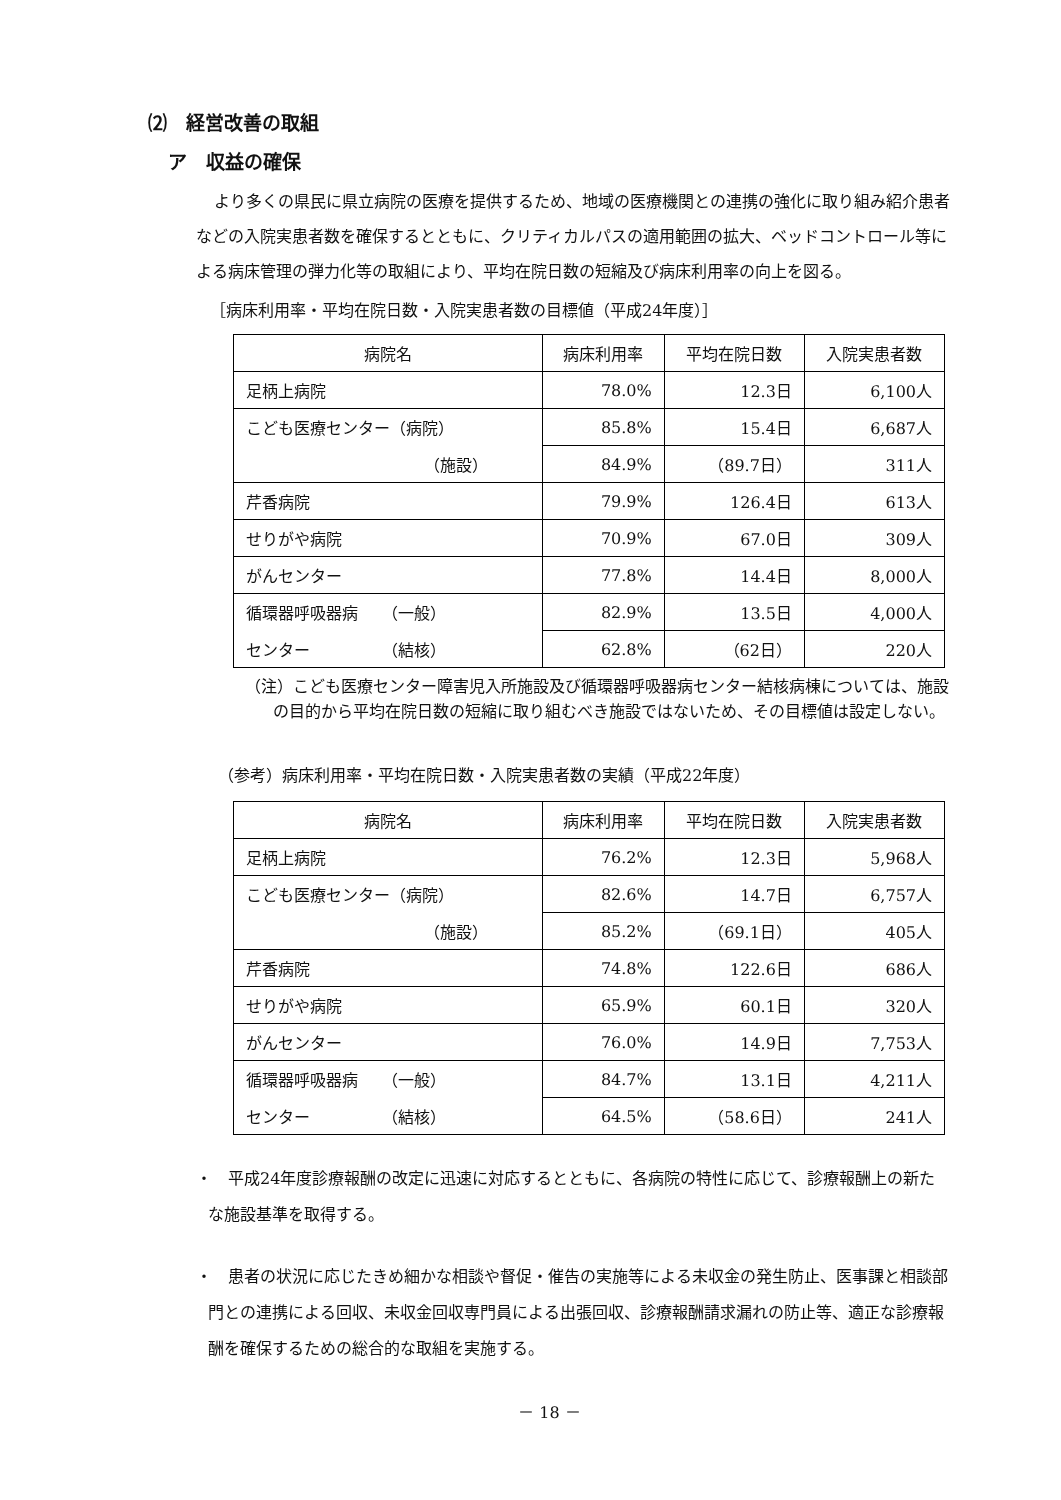⑵　経営改善の取組
ア　収益の確保
より多くの県民に県立病院の医療を提供するため、地域の医療機関との連携の強化に取り組み紹介患者などの入院実患者数を確保するとともに、クリティカルパスの適用範囲の拡大、ベッドコントロール等による病床管理の弾力化等の取組により、平均在院日数の短縮及び病床利用率の向上を図る。
［病床利用率・平均在院日数・入院実患者数の目標値（平成24年度）］
| 病院名 | 病床利用率 | 平均在院日数 | 入院実患者数 |
| --- | --- | --- | --- |
| 足柄上病院 | 78.0% | 12.3日 | 6,100人 |
| こども医療センター（病院） | 85.8% | 15.4日 | 6,687人 |
| （施設） | 84.9% | （89.7日） | 311人 |
| 芹香病院 | 79.9% | 126.4日 | 613人 |
| せりがや病院 | 70.9% | 67.0日 | 309人 |
| がんセンター | 77.8% | 14.4日 | 8,000人 |
| 循環器呼吸器病 （一般） | 82.9% | 13.5日 | 4,000人 |
| センター （結核） | 62.8% | （62日） | 220人 |
（注）こども医療センター障害児入所施設及び循環器呼吸器病センター結核病棟については、施設の目的から平均在院日数の短縮に取り組むべき施設ではないため、その目標値は設定しない。
（参考）病床利用率・平均在院日数・入院実患者数の実績（平成22年度）
| 病院名 | 病床利用率 | 平均在院日数 | 入院実患者数 |
| --- | --- | --- | --- |
| 足柄上病院 | 76.2% | 12.3日 | 5,968人 |
| こども医療センター（病院） | 82.6% | 14.7日 | 6,757人 |
| （施設） | 85.2% | （69.1日） | 405人 |
| 芹香病院 | 74.8% | 122.6日 | 686人 |
| せりがや病院 | 65.9% | 60.1日 | 320人 |
| がんセンター | 76.0% | 14.9日 | 7,753人 |
| 循環器呼吸器病 （一般） | 84.7% | 13.1日 | 4,211人 |
| センター （結核） | 64.5% | （58.6日） | 241人 |
・　平成24年度診療報酬の改定に迅速に対応するとともに、各病院の特性に応じて、診療報酬上の新たな施設基準を取得する。
・　患者の状況に応じたきめ細かな相談や督促・催告の実施等による未収金の発生防止、医事課と相談部門との連携による回収、未収金回収専門員による出張回収、診療報酬請求漏れの防止等、適正な診療報酬を確保するための総合的な取組を実施する。
－ 18 －